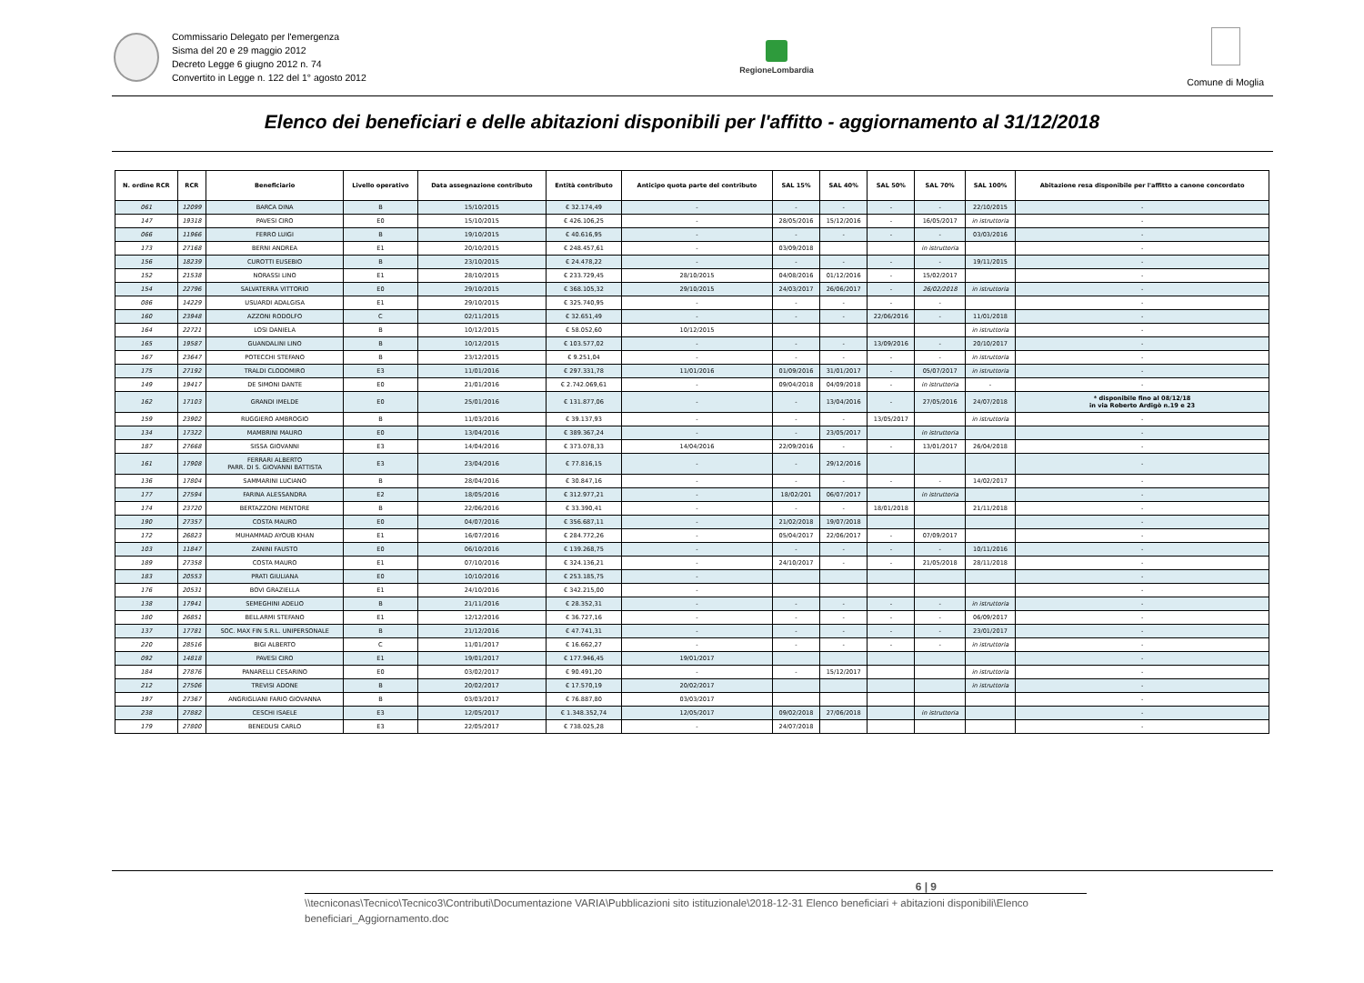Commissario Delegato per l'emergenza
Sisma del 20 e 29 maggio 2012
Decreto Legge 6 giugno 2012 n. 74
Convertito in Legge n. 122 del 1° agosto 2012
RegioneLombardia
Comune di Moglia
Elenco dei beneficiari e delle abitazioni disponibili per l'affitto - aggiornamento al 31/12/2018
| N. ordine RCR | RCR | Beneficiario | Livello operativo | Data assegnazione contributo | Entità contributo | Anticipo quota parte del contributo | SAL 15% | SAL 40% | SAL 50% | SAL 70% | SAL 100% | Abitazione resa disponibile per l'affitto a canone concordato |
| --- | --- | --- | --- | --- | --- | --- | --- | --- | --- | --- | --- | --- |
| 061 | 12099 | BARCA DINA | B | 15/10/2015 | € 32.174,49 | - | - | - | - | - | 22/10/2015 | - |
| 147 | 19318 | PAVESI CIRO | E0 | 15/10/2015 | € 426.106,25 | - | 28/05/2016 | 15/12/2016 | - | 16/05/2017 | in istruttoria | - |
| 066 | 11966 | FERRO LUIGI | B | 19/10/2015 | € 40.616,95 | - | - | - | - | - | 03/03/2016 | - |
| 173 | 27168 | BERNI ANDREA | E1 | 20/10/2015 | € 248.457,61 | - | 03/09/2018 | | | in istruttoria | | - |
| 156 | 18239 | CUROTTI EUSEBIO | B | 23/10/2015 | € 24.478,22 | - | - | - | - | - | 19/11/2015 | - |
| 152 | 21538 | NORASSI LINO | E1 | 28/10/2015 | € 233.729,45 | 28/10/2015 | 04/08/2016 | 01/12/2016 | - | 15/02/2017 | | - |
| 154 | 22796 | SALVATERRA VITTORIO | E0 | 29/10/2015 | € 368.105,32 | 29/10/2015 | 24/03/2017 | 26/06/2017 | - | 26/02/2018 | in istruttoria | - |
| 086 | 14229 | USUARDI ADALGISA | E1 | 29/10/2015 | € 325.740,95 | - | - | - | - | - | | - |
| 160 | 23948 | AZZONI RODOLFO | C | 02/11/2015 | € 32.651,49 | - | - | - | 22/06/2016 | - | 11/01/2018 | - |
| 164 | 22721 | LOSI DANIELA | B | 10/12/2015 | € 58.052,60 | 10/12/2015 | | | | | in istruttoria | - |
| 165 | 19587 | GUANDALINI LINO | B | 10/12/2015 | € 103.577,02 | - | - | - | 13/09/2016 | - | 20/10/2017 | - |
| 167 | 23647 | POTECCHI STEFANO | B | 23/12/2015 | € 9.251,04 | - | - | - | - | - | in istruttoria | - |
| 175 | 27192 | TRALDI CLODOMIRO | E3 | 11/01/2016 | € 297.331,78 | 11/01/2016 | 01/09/2016 | 31/01/2017 | - | 05/07/2017 | in istruttoria | - |
| 149 | 19417 | DE SIMONI DANTE | E0 | 21/01/2016 | € 2.742.069,61 | - | 09/04/2018 | 04/09/2018 | - | in istruttoria | - | - |
| 162 | 17103 | GRANDI IMELDE | E0 | 25/01/2016 | € 131.877,06 | - | - | 13/04/2016 | - | 27/05/2016 | 24/07/2018 | * disponibile fino al 08/12/18 in via Roberto Ardigò n.19 e 23 |
| 159 | 23902 | RUGGIERO AMBROGIO | B | 11/03/2016 | € 39.137,93 | - | - | - | 13/05/2017 | | in istruttoria | - |
| 134 | 17322 | MAMBRINI MAURO | E0 | 13/04/2016 | € 389.367,24 | - | - | 23/05/2017 | | in istruttoria | | - |
| 187 | 27668 | SISSA GIOVANNI | E3 | 14/04/2016 | € 373.078,33 | 14/04/2016 | 22/09/2016 | - | - | 13/01/2017 | 26/04/2018 | - |
| 161 | 17908 | FERRARI ALBERTO PARR. DI S. GIOVANNI BATTISTA | E3 | 23/04/2016 | € 77.816,15 | - | - | 29/12/2016 | | | | - |
| 136 | 17804 | SAMMARINI LUCIANO | B | 28/04/2016 | € 30.847,16 | - | - | - | - | - | 14/02/2017 | - |
| 177 | 27594 | FARINA ALESSANDRA | E2 | 18/05/2016 | € 312.977,21 | - | 18/02/201 | 06/07/2017 | | in istruttoria | | - |
| 174 | 23720 | BERTAZZONI MENTORE | B | 22/06/2016 | € 33.390,41 | - | - | - | 18/01/2018 | | 21/11/2018 | - |
| 190 | 27357 | COSTA MAURO | E0 | 04/07/2016 | € 356.687,11 | - | 21/02/2018 | 19/07/2018 | | | | - |
| 172 | 26823 | MUHAMMAD AYOUB KHAN | E1 | 16/07/2016 | € 284.772,26 | - | 05/04/2017 | 22/06/2017 | - | 07/09/2017 | | - |
| 103 | 11847 | ZANINI FAUSTO | E0 | 06/10/2016 | € 139.268,75 | - | - | - | - | - | 10/11/2016 | - |
| 189 | 27358 | COSTA MAURO | E1 | 07/10/2016 | € 324.136,21 | - | 24/10/2017 | - | - | 21/05/2018 | 28/11/2018 | - |
| 183 | 20553 | PRATI GIULIANA | E0 | 10/10/2016 | € 253.185,75 | - | | | | | | - |
| 176 | 20531 | BOVI GRAZIELLA | E1 | 24/10/2016 | € 342.215,00 | - | | | | | | - |
| 138 | 17941 | SEMEGHINI ADELIO | B | 21/11/2016 | € 28.352,31 | - | - | - | - | - | in istruttoria | - |
| 180 | 26851 | BELLARMI STEFANO | E1 | 12/12/2016 | € 36.727,16 | - | - | - | - | - | 06/09/2017 | - |
| 137 | 17781 | SOC. MAX FIN S.R.L. UNIPERSONALE | B | 21/12/2016 | € 47.741,31 | - | - | - | - | - | 23/01/2017 | - |
| 220 | 28516 | BIGI ALBERTO | C | 11/01/2017 | € 16.662,27 | - | - | - | - | - | in istruttoria | - |
| 092 | 14818 | PAVESI CIRO | E1 | 19/01/2017 | € 177.946,45 | 19/01/2017 | | | | | | - |
| 184 | 27876 | PANARELLI CESARINO | E0 | 03/02/2017 | € 90.491,20 | - | - | 15/12/2017 | | | in istruttoria | - |
| 212 | 27506 | TREVISI ADONE | B | 20/02/2017 | € 17.570,19 | 20/02/2017 | | | | | in istruttoria | - |
| 197 | 27367 | ANGRIGLIANI FARIO GIOVANNA | B | 03/03/2017 | € 76.887,80 | 03/03/2017 | | | | | | - |
| 238 | 27882 | CESCHI ISAELE | E3 | 12/05/2017 | € 1.348.352,74 | 12/05/2017 | 09/02/2018 | 27/06/2018 | | in istruttoria | | - |
| 179 | 27800 | BENEDUSI CARLO | E3 | 22/05/2017 | € 738.025,28 | - | 24/07/2018 | | | | | - |
6 | 9
\\tecniconas\Tecnico\Tecnico3\Contributi\Documentazione VARIA\Pubblicazioni sito istituzionale\2018-12-31 Elenco beneficiari + abitazioni disponibili\Elenco beneficiari_Aggiornamento.doc